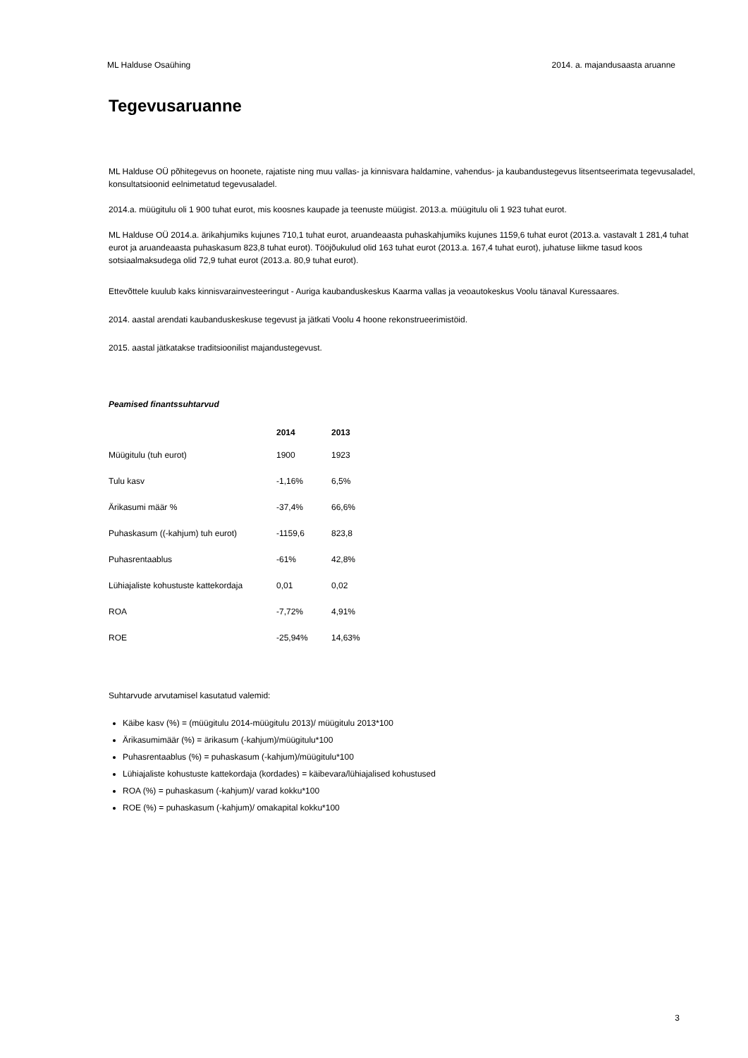ML Halduse Osaühing 2014. a. majandusaasta aruanne
Tegevusaruanne
ML Halduse OÜ põhitegevus on hoonete, rajatiste ning muu vallas- ja kinnisvara haldamine, vahendus- ja kaubandustegevus litsentseerimata tegevusaladel, konsultatsioonid eelnimetatud tegevusaladel.
2014.a. müügitulu oli 1 900 tuhat eurot, mis koosnes kaupade ja teenuste müügist. 2013.a. müügitulu oli 1 923 tuhat eurot.
ML Halduse OÜ 2014.a. ärikahjumiks kujunes 710,1 tuhat eurot, aruandeaasta puhaskahjumiks kujunes 1159,6 tuhat eurot (2013.a. vastavalt 1 281,4 tuhat eurot ja aruandeaasta puhaskasum 823,8 tuhat eurot). Tööjõukulud olid 163 tuhat eurot (2013.a. 167,4 tuhat eurot), juhatuse liikme tasud koos sotsiaalmaksudega olid 72,9 tuhat eurot (2013.a. 80,9 tuhat eurot).
Ettevõttele kuulub kaks kinnisvarainvesteeringut - Auriga kaubanduskeskus Kaarma vallas ja veoautokeskus Voolu tänaval Kuressaares.
2014. aastal arendati kaubanduskeskuse tegevust ja jätkati Voolu 4 hoone rekonstrueerimistöid.
2015. aastal jätkatakse traditsioonilist majandustegevust.
Peamised finantssuhtarvud
| | 2014 | 2013 |
| --- | --- | --- |
| Müügitulu (tuh eurot) | 1900 | 1923 |
| Tulu kasv | -1,16% | 6,5% |
| Ärikasumi määr % | -37,4% | 66,6% |
| Puhaskasum ((-kahjum) tuh eurot) | -1159,6 | 823,8 |
| Puhasrentaablus | -61% | 42,8% |
| Lühiajaliste kohustuste kattekordaja | 0,01 | 0,02 |
| ROA | -7,72% | 4,91% |
| ROE | -25,94% | 14,63% |
Suhtarvude arvutamisel kasutatud valemid:
Käibe kasv (%) = (müügitulu 2014-müügitulu 2013)/ müügitulu 2013*100
Ärikasumimäär (%) = ärikasum (-kahjum)/müügitulu*100
Puhasrentaablus (%) = puhaskasum (-kahjum)/müügitulu*100
Lühiajaliste kohustuste kattekordaja (kordades) = käibevara/lühiajalised kohustused
ROA (%) = puhaskasum (-kahjum)/ varad kokku*100
ROE (%) = puhaskasum (-kahjum)/ omakapital kokku*100
3